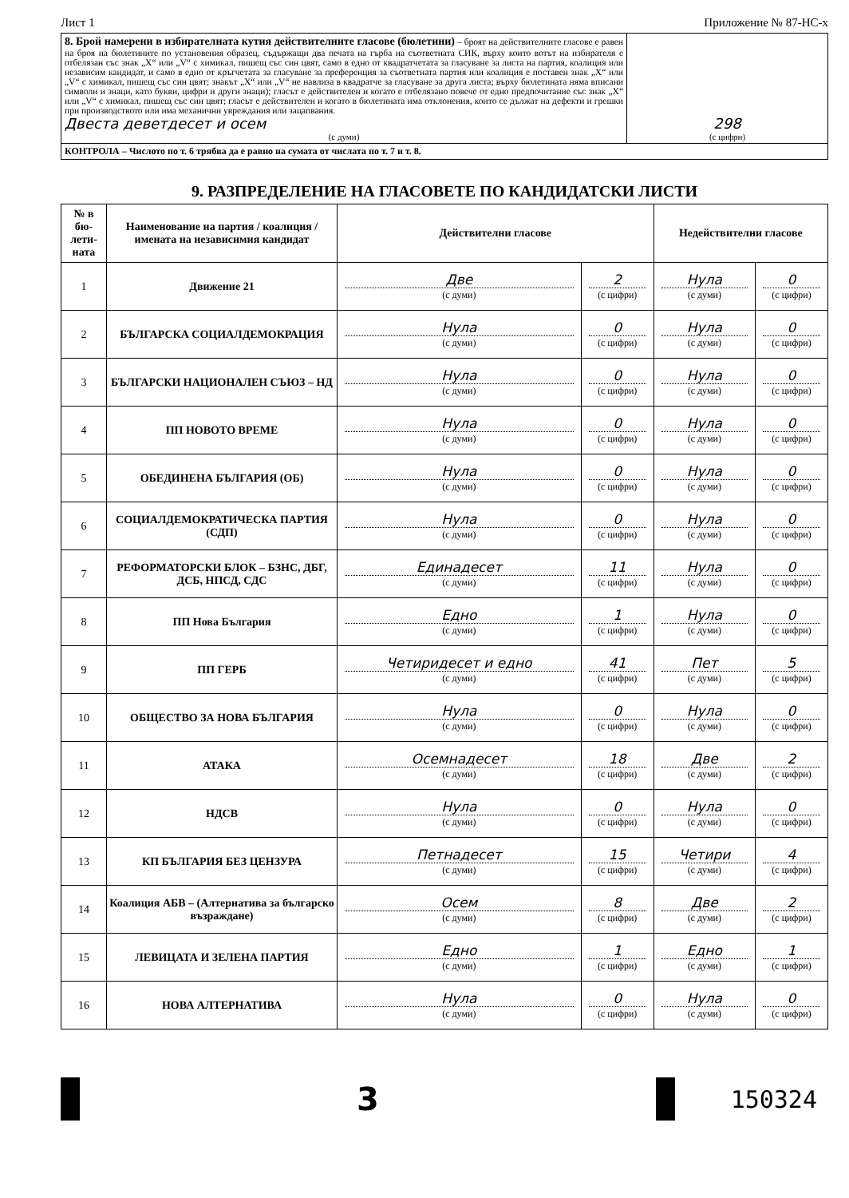Лист 1 Приложение № 87-НС-х
| 8. Брой намерени в избирателната кутия действителните гласове (бюлетини) – броят на действителните гласове е равен на броя на бюлетините по установения образец, съдържащи два печата на гърба на съответната СИК, върху които вотът на избирателя е отбелязан със знак „X“ или „V“ с химикал, пишещ със син цвят, само в едно от квадратчетата за гласуване за листа на партия, коалиция или независим кандидат, и само в едно от кръгчетата за гласуване за преференция за съответната партия или коалиция е поставен знак „X“ или „V“ с химикал, пишещ със син цвят; знакът „X“ или „V“ не навлиза в квадратче за гласуване за друга листа; върху бюлетината няма вписани символи и знаци, като букви, цифри и други знаци); гласът е действителен и когато е отбелязано повече от едно предпочитание със знак „X“ или „V“ с химикал, пишещ със син цвят; гласът е действителен и когато в бюлетината има отклонения, които се дължат на дефекти и грешки при производството или има механични увреждания или зацапвания. Двеста деветдесет и осем (с думи) | 298 (с цифри) |
| КОНТРОЛА – Числото по т. 6 трябва да е равно на сумата от числата по т. 7 и т. 8. | |
9. РАЗПРЕДЕЛЕНИЕ НА ГЛАСОВЕТЕ ПО КАНДИДАТСКИ ЛИСТИ
| № в бю-лети-ната | Наименование на партия / коалиция / имената на независимия кандидат | Действителни гласове | | Недействителни гласове | |
| --- | --- | --- | --- | --- | --- |
| 1 | Движение 21 | Две (с думи) | 2 (с цифри) | Нула (с думи) | 0 (с цифри) |
| 2 | БЪЛГАРСКА СОЦИАЛДЕМОКРАЦИЯ | Нула (с думи) | 0 (с цифри) | Нула (с думи) | 0 (с цифри) |
| 3 | БЪЛГАРСКИ НАЦИОНАЛЕН СЪЮЗ – НД | Нула (с думи) | 0 (с цифри) | Нула (с думи) | 0 (с цифри) |
| 4 | ПП НОВОТО ВРЕМЕ | Нула (с думи) | 0 (с цифри) | Нула (с думи) | 0 (с цифри) |
| 5 | ОБЕДИНЕНА БЪЛГАРИЯ (ОБ) | Нула (с думи) | 0 (с цифри) | Нула (с думи) | 0 (с цифри) |
| 6 | СОЦИАЛДЕМОКРАТИЧЕСКА ПАРТИЯ (СДП) | Нула (с думи) | 0 (с цифри) | Нула (с думи) | 0 (с цифри) |
| 7 | РЕФОРМАТОРСКИ БЛОК – БЗНС, ДБГ, ДСБ, НПСД, СДС | Единадесет (с думи) | 11 (с цифри) | Нула (с думи) | 0 (с цифри) |
| 8 | ПП Нова България | Едно (с думи) | 1 (с цифри) | Нула (с думи) | 0 (с цифри) |
| 9 | ПП ГЕРБ | Четиридесет и едно (с думи) | 41 (с цифри) | Пет (с думи) | 5 (с цифри) |
| 10 | ОБЩЕСТВО ЗА НОВА БЪЛГАРИЯ | Нула (с думи) | 0 (с цифри) | Нула (с думи) | 0 (с цифри) |
| 11 | АТАКА | Осемнадесет (с думи) | 18 (с цифри) | Две (с думи) | 2 (с цифри) |
| 12 | НДСВ | Нула (с думи) | 0 (с цифри) | Нула (с думи) | 0 (с цифри) |
| 13 | КП БЪЛГАРИЯ БЕЗ ЦЕНЗУРА | Петнадесет (с думи) | 15 (с цифри) | Четири (с думи) | 4 (с цифри) |
| 14 | Коалиция АБВ – (Алтернатива за българско възраждане) | Осем (с думи) | 8 (с цифри) | Две (с думи) | 2 (с цифри) |
| 15 | ЛЕВИЦАТА И ЗЕЛЕНА ПАРТИЯ | Едно (с думи) | 1 (с цифри) | Едно (с думи) | 1 (с цифри) |
| 16 | НОВА АЛТЕРНАТИВА | Нула (с думи) | 0 (с цифри) | Нула (с думи) | 0 (с цифри) |
3
150324